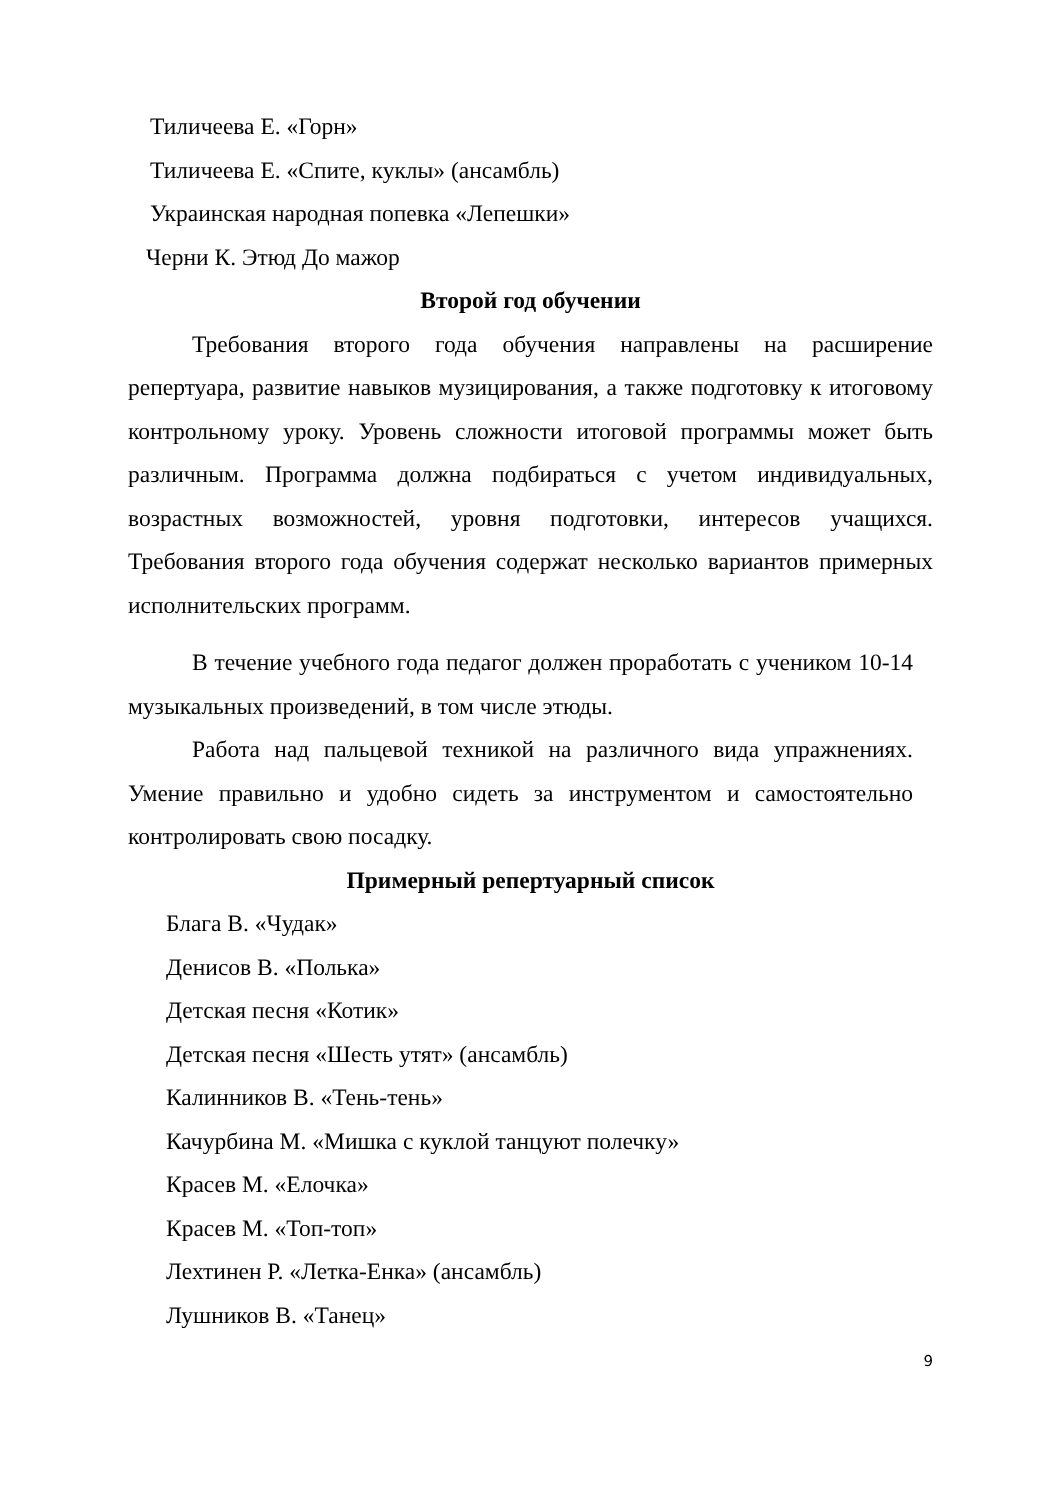Тиличеева Е. «Горн»
Тиличеева Е. «Спите, куклы» (ансамбль)
Украинская народная попевка «Лепешки»
Черни К. Этюд До мажор
Второй год обучении
Требования второго года обучения направлены на расширение репертуара, развитие навыков музицирования, а также подготовку к итоговому контрольному уроку. Уровень сложности итоговой программы может быть различным. Программа должна подбираться с учетом индивидуальных, возрастных возможностей, уровня подготовки, интересов учащихся. Требования второго года обучения содержат несколько вариантов примерных исполнительских программ.
В течение учебного года педагог должен проработать с учеником 10-14 музыкальных произведений, в том числе этюды.
Работа над пальцевой техникой на различного вида упражнениях. Умение правильно и удобно сидеть за инструментом и самостоятельно контролировать свою посадку.
Примерный репертуарный список
Блага В. «Чудак»
Денисов В. «Полька»
Детская песня «Котик»
Детская песня «Шесть утят» (ансамбль)
Калинников В. «Тень-тень»
Качурбина М. «Мишка с куклой танцуют полечку»
Красев М. «Елочка»
Красев М. «Топ-топ»
Лехтинен Р. «Летка-Енка» (ансамбль)
Лушников В. «Танец»
9